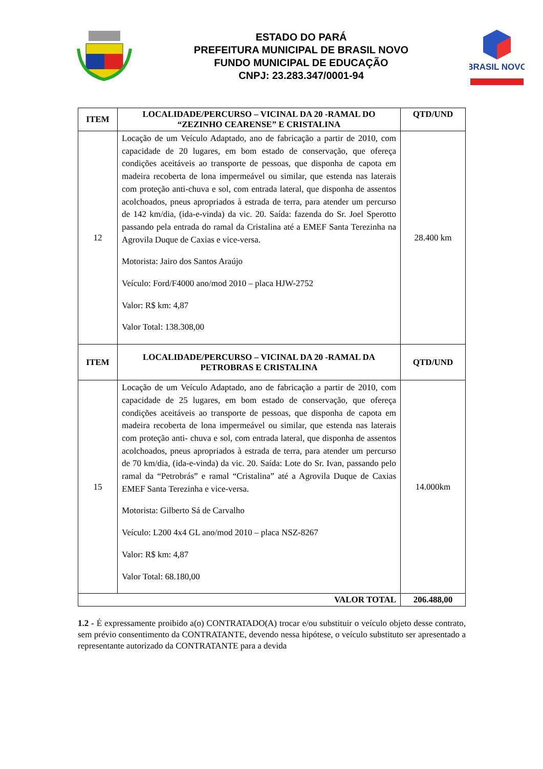ESTADO DO PARÁ
PREFEITURA MUNICIPAL DE BRASIL NOVO
FUNDO MUNICIPAL DE EDUCAÇÃO
CNPJ: 23.283.347/0001-94
BRASIL NOVO
| ITEM | LOCALIDADE/PERCURSO – VICINAL DA 20 -RAMAL DO “ZEZINHO CEARENSE” E CRISTALINA | QTD/UND |
| --- | --- | --- |
| 12 | Locação de um Veículo Adaptado, ano de fabricação a partir de 2010, com capacidade de 20 lugares, em bom estado de conservação, que ofereça condições aceitáveis ao transporte de pessoas, que disponha de capota em madeira recoberta de lona impermeável ou similar, que estenda nas laterais com proteção anti-chuva e sol, com entrada lateral, que disponha de assentos acolchoados, pneus apropriados à estrada de terra, para atender um percurso de 142 km/dia, (ida-e-vinda) da vic. 20. Saída: fazenda do Sr. Joel Sperotto passando pela entrada do ramal da Cristalina até a EMEF Santa Terezinha na Agrovila Duque de Caxias e vice-versa. Motorista: Jairo dos Santos Araújo Veículo: Ford/F4000 ano/mod 2010 – placa HJW-2752 Valor: R$ km: 4,87 Valor Total: 138.308,00 | 28.400 km |
| ITEM | LOCALIDADE/PERCURSO – VICINAL DA 20 -RAMAL DA PETROBRAS E CRISTALINA | QTD/UND |
| 15 | Locação de um Veículo Adaptado, ano de fabricação a partir de 2010, com capacidade de 25 lugares, em bom estado de conservação, que ofereça condições aceitáveis ao transporte de pessoas, que disponha de capota em madeira recoberta de lona impermeável ou similar, que estenda nas laterais com proteção anti- chuva e sol, com entrada lateral, que disponha de assentos acolchoados, pneus apropriados à estrada de terra, para atender um percurso de 70 km/dia, (ida-e-vinda) da vic. 20. Saída: Lote do Sr. Ivan, passando pelo ramal da “Petrobrás” e ramal “Cristalina” até a Agrovila Duque de Caxias EMEF Santa Terezinha e vice-versa. Motorista: Gilberto Sá de Carvalho Veículo: L200 4x4 GL ano/mod 2010 – placa NSZ-8267 Valor: R$ km: 4,87 Valor Total: 68.180,00 | 14.000km |
| VALOR TOTAL | | 206.488,00 |
1.2 - É expressamente proibido a(o) CONTRATADO(A) trocar e/ou substituir o veículo objeto desse contrato, sem prévio consentimento da CONTRATANTE, devendo nessa hipótese, o veículo substituto ser apresentado a representante autorizado da CONTRATANTE para a devida